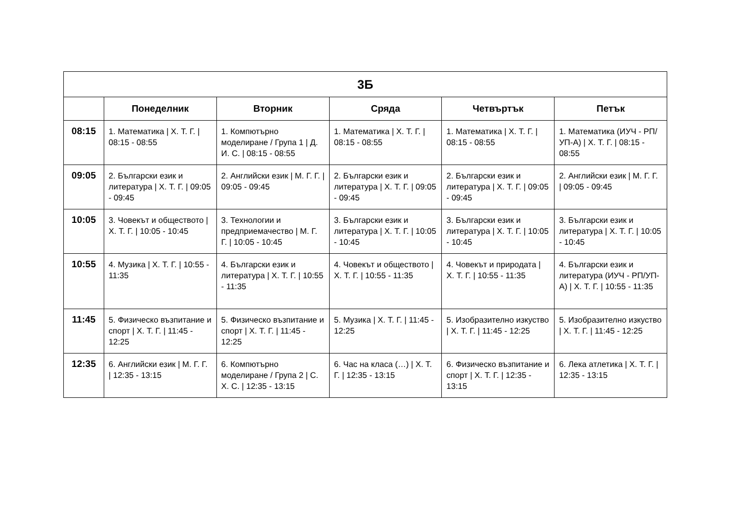| 3Б | | | | | |
| --- | --- | --- | --- | --- | --- |
| | Понеделник | Вторник | Сряда | Четвъртък | Петък |
| 08:15 | 1. Математика / Х. Т. Г. / 08:15 - 08:55 | 1. Компютърно моделиране / Група 1 / Д. И. С. / 08:15 - 08:55 | 1. Математика / Х. Т. Г. / 08:15 - 08:55 | 1. Математика / Х. Т. Г. / 08:15 - 08:55 | 1. Математика (ИУЧ - РП/УП-А) / Х. Т. Г. / 08:15 - 08:55 |
| 09:05 | 2. Български език и литература / Х. Т. Г. / 09:05 - 09:45 | 2. Английски език / М. Г. Г. / 09:05 - 09:45 | 2. Български език и литература / Х. Т. Г. / 09:05 - 09:45 | 2. Български език и литература / Х. Т. Г. / 09:05 - 09:45 | 2. Английски език / М. Г. Г. / 09:05 - 09:45 |
| 10:05 | 3. Човекът и обществото / Х. Т. Г. / 10:05 - 10:45 | 3. Технологии и предприемачество / М. Г. Г. / 10:05 - 10:45 | 3. Български език и литература / Х. Т. Г. / 10:05 - 10:45 | 3. Български език и литература / Х. Т. Г. / 10:05 - 10:45 | 3. Български език и литература / Х. Т. Г. / 10:05 - 10:45 |
| 10:55 | 4. Музика / Х. Т. Г. / 10:55 - 11:35 | 4. Български език и литература / Х. Т. Г. / 10:55 - 11:35 | 4. Човекът и обществото / Х. Т. Г. / 10:55 - 11:35 | 4. Човекът и природата / Х. Т. Г. / 10:55 - 11:35 | 4. Български език и литература (ИУЧ - РП/УП-А) / Х. Т. Г. / 10:55 - 11:35 |
| 11:45 | 5. Физическо възпитание и спорт / Х. Т. Г. / 11:45 - 12:25 | 5. Физическо възпитание и спорт / Х. Т. Г. / 11:45 - 12:25 | 5. Музика / Х. Т. Г. / 11:45 - 12:25 | 5. Изобразително изкуство / Х. Т. Г. / 11:45 - 12:25 | 5. Изобразително изкуство / Х. Т. Г. / 11:45 - 12:25 |
| 12:35 | 6. Английски език / М. Г. Г. / 12:35 - 13:15 | 6. Компютърно моделиране / Група 2 / С. Х. С. / 12:35 - 13:15 | 6. Час на класа (…) / Х. Т. Г. / 12:35 - 13:15 | 6. Физическо възпитание и спорт / Х. Т. Г. / 12:35 - 13:15 | 6. Лека атлетика / Х. Т. Г. / 12:35 - 13:15 |